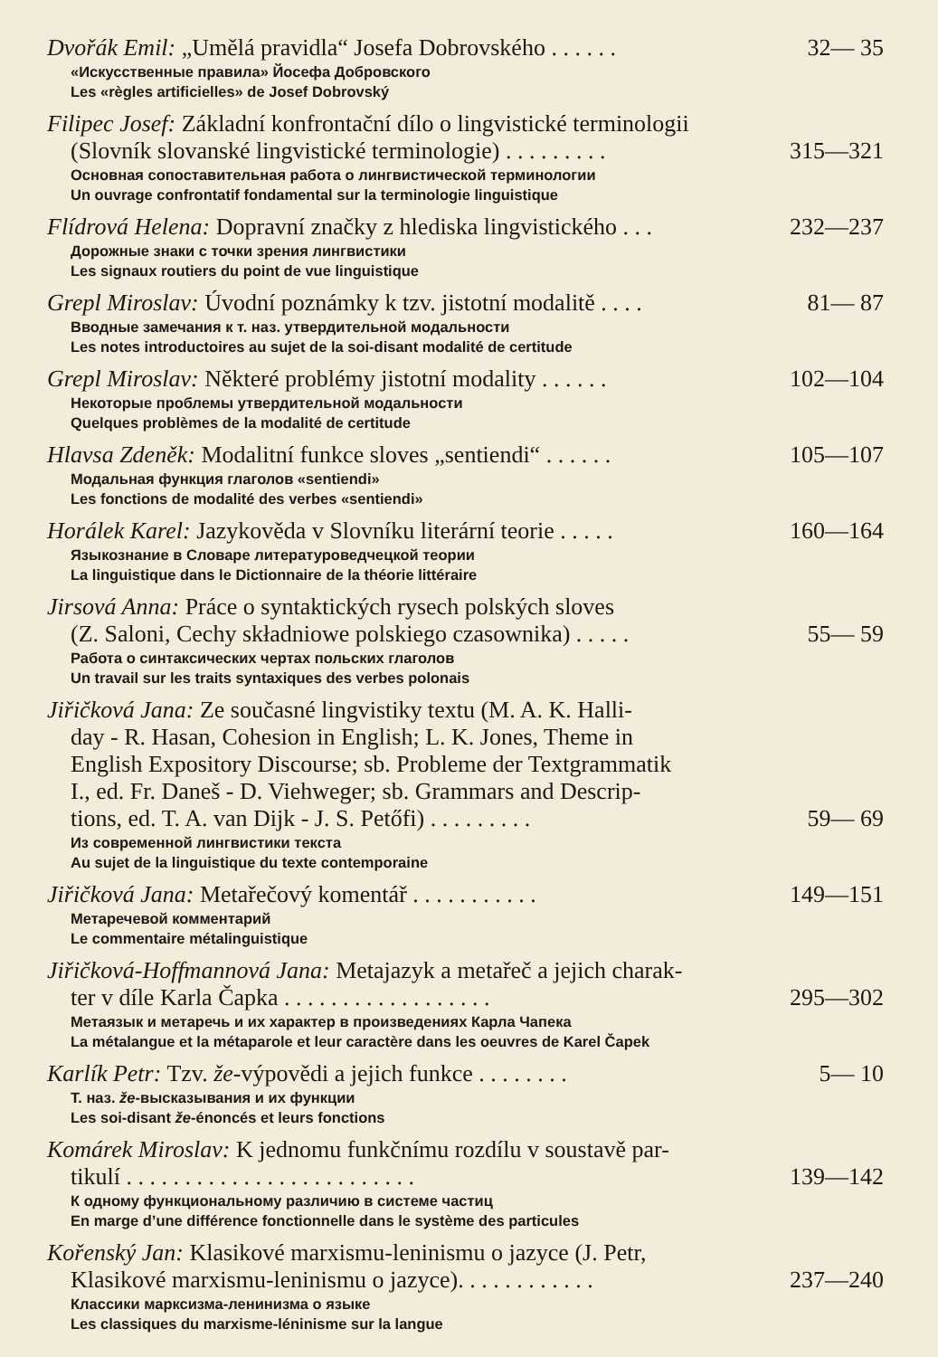Dvořák Emil: „Umělá pravidla“ Josefa Dobrovského . . . . . . 32— 35
«Искусственные правила» Йосефа Добровского
Les «règles artificielles» de Josef Dobrovský
Filipec Josef: Základní konfrontační dílo o lingvistické terminologii
(Slovník slovanské lingvistické terminologie) . . . . . . . . . 315—321
Основная сопоставительная работа о лингвистической терминологии
Un ouvrage confrontatif fondamental sur la terminologie linguistique
Flídrová Helena: Dopravní značky z hlediska lingvistického . . . 232—237
Дорожные знаки с точки зрения лингвистики
Les signaux routiers du point de vue linguistique
Grepl Miroslav: Úvodní poznámky k tzv. jistotní modalitě . . . . 81— 87
Вводные замечания к т. наз. утвердительной модальности
Les notes introductoires au sujet de la soi-disant modalité de certitude
Grepl Miroslav: Některé problémy jistotní modality . . . . . . 102—104
Некоторые проблемы утвердительной модальности
Quelques problèmes de la modalité de certitude
Hlavsa Zdeněk: Modalitní funkce sloves „sentiendi“ . . . . . . 105—107
Модальная функция глаголов «sentiendi»
Les fonctions de modalité des verbes «sentiendi»
Horálek Karel: Jazykověda v Slovníku literární teorie . . . . . 160—164
Языкознание в Словаре литературоведчецкой теории
La linguistique dans le Dictionnaire de la théorie littéraire
Jirsová Anna: Práce o syntaktických rysech polských sloves
(Z. Saloni, Cechy składniowe polskiego czasownika) . . . . . 55— 59
Работа о синтаксических чертах польских глаголов
Un travail sur les traits syntaxiques des verbes polonais
Jiřičková Jana: Ze současné lingvistiky textu (M. A. K. Halli-
day - R. Hasan, Cohesion in English; L. K. Jones, Theme in
English Expository Discourse; sb. Probleme der Textgrammatik
I., ed. Fr. Daneš - D. Viehweger; sb. Grammars and Descrip-
tions, ed. T. A. van Dijk - J. S. Petőfi) . . . . . . . . . 59— 69
Из современной лингвистики текста
Au sujet de la linguistique du texte contemporaine
Jiřičková Jana: Metařečový komentář . . . . . . . . . . . 149—151
Метаречевой комментарий
Le commentaire métalinguistique
Jiřičková-Hoffmannová Jana: Metajazyk a metařeč a jejich charak-
ter v díle Karla Čapka . . . . . . . . . . . . . . . . . . 295—302
Метаязык и метаречь и их характер в произведениях Карла Чапека
La métalangue et la métaparole et leur caractère dans les oeuvres de Karel Čapek
Karlík Petr: Tzv. že-výpovědi a jejich funkce . . . . . . . . 5— 10
Т. наз. že-высказывания и их функции
Les soi-disant že-énoncés et leurs fonctions
Komárek Miroslav: K jednomu funkčnímu rozdílu v soustavě par-
tikulí . . . . . . . . . . . . . . . . . . . . . . . . . 139—142
К одному функциональному различию в системе частиц
En marge d’une différence fonctionnelle dans le système des particules
Kořenský Jan: Klasikové marxismu-leninismu o jazyce (J. Petr,
Klasikové marxismu-leninismu o jazyce). . . . . . . . . . . . 237—240
Классики марксизма-ленинизма о языке
Les classiques du marxisme-léninisme sur la langue